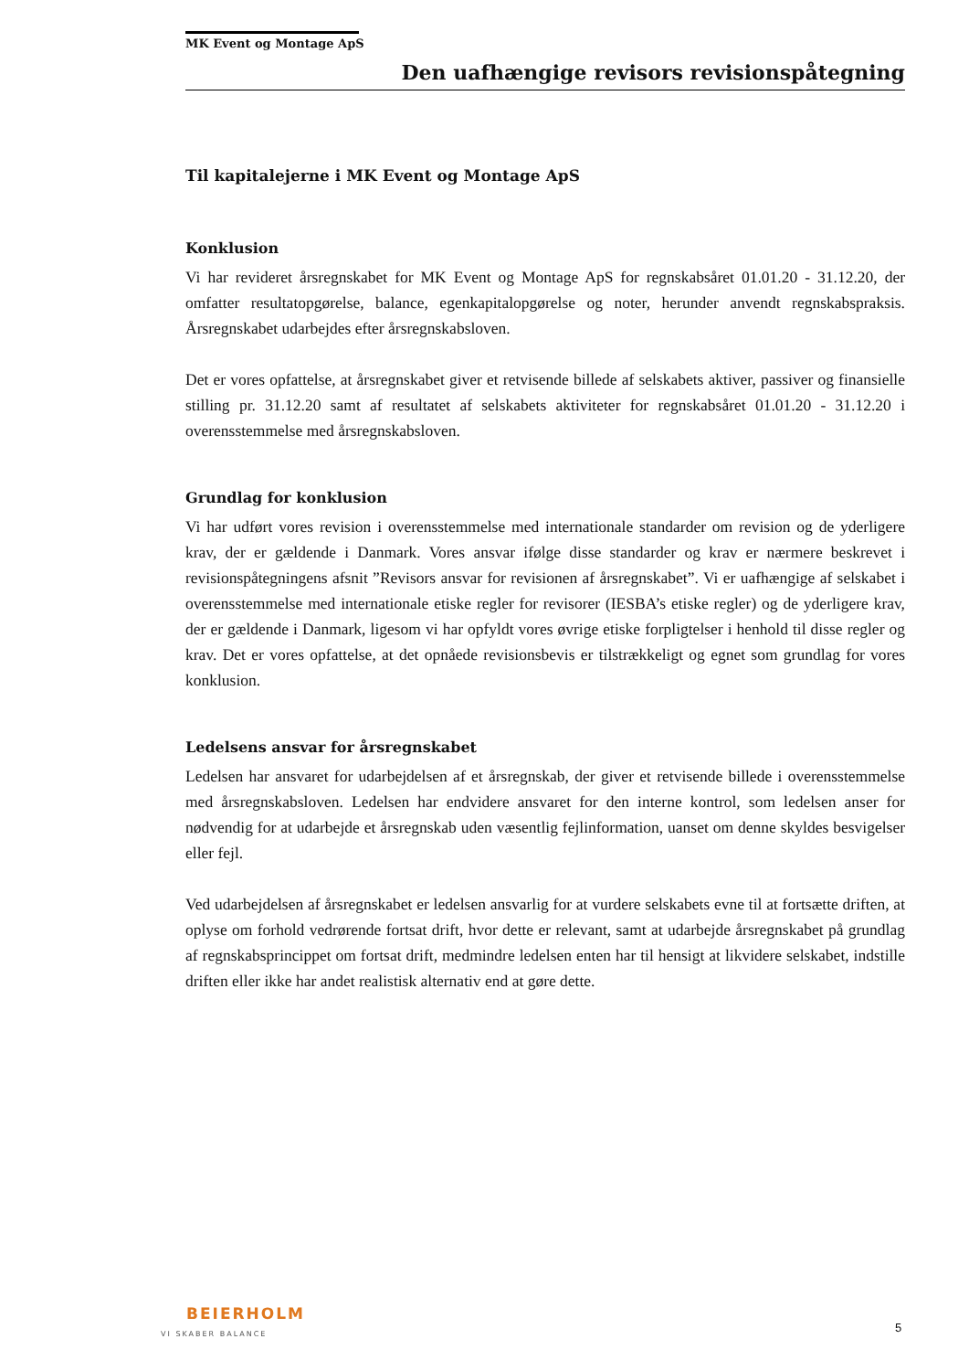MK Event og Montage ApS
Den uafhængige revisors revisionspåtegning
Til kapitalejerne i MK Event og Montage ApS
Konklusion
Vi har revideret årsregnskabet for MK Event og Montage ApS for regnskabsåret 01.01.20 - 31.12.20, der omfatter resultatopgørelse, balance, egenkapitalopgørelse og noter, herunder anvendt regnskabspraksis. Årsregnskabet udarbejdes efter årsregnskabsloven.
Det er vores opfattelse, at årsregnskabet giver et retvisende billede af selskabets aktiver, passiver og finansielle stilling pr. 31.12.20 samt af resultatet af selskabets aktiviteter for regnskabsåret 01.01.20 - 31.12.20 i overensstemmelse med årsregnskabsloven.
Grundlag for konklusion
Vi har udført vores revision i overensstemmelse med internationale standarder om revision og de yderligere krav, der er gældende i Danmark. Vores ansvar ifølge disse standarder og krav er nærmere beskrevet i revisionspåtegningens afsnit ”Revisors ansvar for revisionen af årsregnskabet”. Vi er uafhængige af selskabet i overensstemmelse med internationale etiske regler for revisorer (IESBA’s etiske regler) og de yderligere krav, der er gældende i Danmark, ligesom vi har opfyldt vores øvrige etiske forpligtelser i henhold til disse regler og krav. Det er vores opfattelse, at det opnåede revisionsbevis er tilstrækkeligt og egnet som grundlag for vores konklusion.
Ledelsens ansvar for årsregnskabet
Ledelsen har ansvaret for udarbejdelsen af et årsregnskab, der giver et retvisende billede i overensstemmelse med årsregnskabsloven. Ledelsen har endvidere ansvaret for den interne kontrol, som ledelsen anser for nødvendig for at udarbejde et årsregnskab uden væsentlig fejlinformation, uanset om denne skyldes besvigelser eller fejl.
Ved udarbejdelsen af årsregnskabet er ledelsen ansvarlig for at vurdere selskabets evne til at fortsætte driften, at oplyse om forhold vedrørende fortsat drift, hvor dette er relevant, samt at udarbejde årsregnskabet på grundlag af regnskabsprincippet om fortsat drift, medmindre ledelsen enten har til hensigt at likvidere selskabet, indstille driften eller ikke har andet realistisk alternativ end at gøre dette.
BEIERHOLM
VI SKABER BALANCE
5